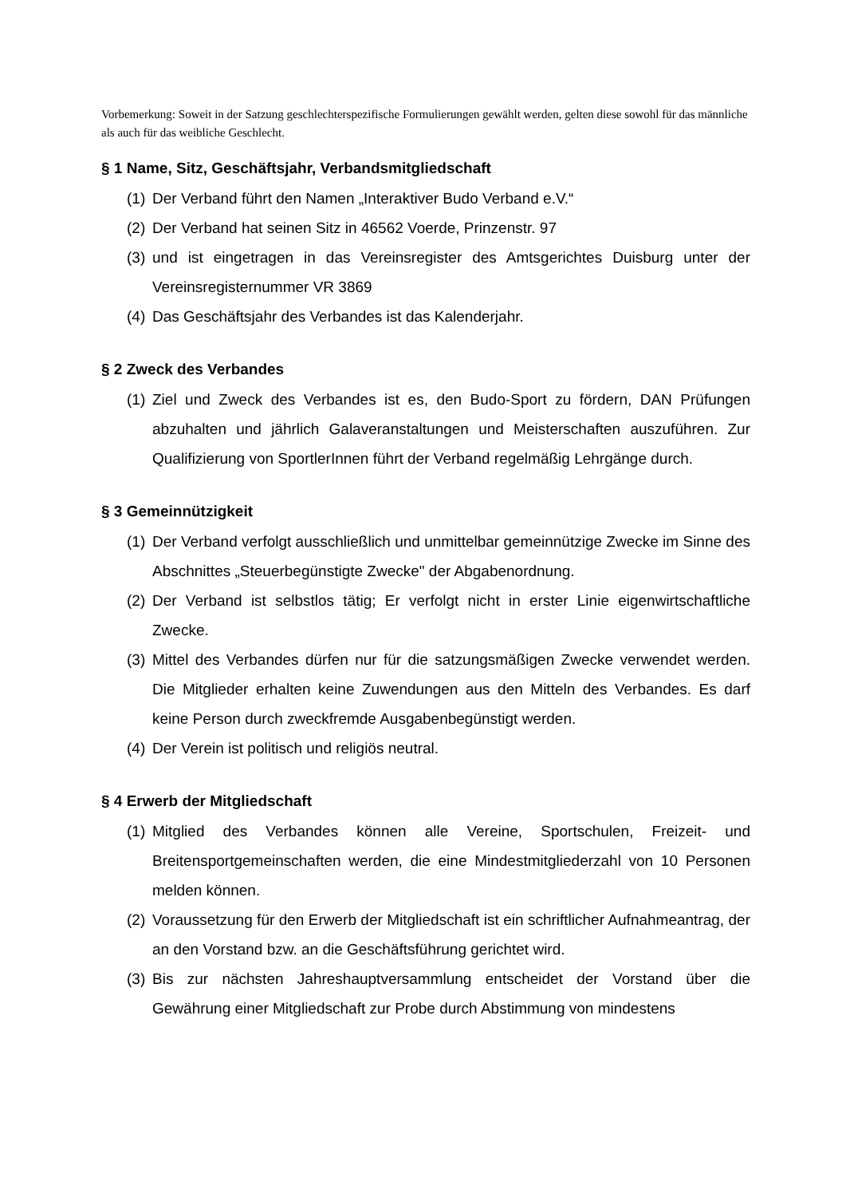Vorbemerkung: Soweit in der Satzung geschlechterspezifische Formulierungen gewählt werden, gelten diese sowohl für das männliche als auch für das weibliche Geschlecht.
§ 1 Name, Sitz, Geschäftsjahr, Verbandsmitgliedschaft
(1) Der Verband führt den Namen „Interaktiver Budo Verband e.V.“
(2) Der Verband hat seinen Sitz in 46562 Voerde, Prinzenstr. 97
(3) und ist eingetragen in das Vereinsregister des Amtsgerichtes Duisburg unter der Vereinsregisternummer VR 3869
(4) Das Geschäftsjahr des Verbandes ist das Kalenderjahr.
§ 2 Zweck des Verbandes
(1) Ziel und Zweck des Verbandes ist es, den Budo-Sport zu fördern, DAN Prüfungen abzuhalten und jährlich Galaveranstaltungen und Meisterschaften auszuführen. Zur Qualifizierung von SportlerInnen führt der Verband regelmäßig Lehrgänge durch.
§ 3 Gemeinnützigkeit
(1) Der Verband verfolgt ausschließlich und unmittelbar gemeinnützige Zwecke im Sinne des Abschnittes „Steuerbegünstigte Zwecke" der Abgabenordnung.
(2) Der Verband ist selbstlos tätig; Er verfolgt nicht in erster Linie eigenwirtschaftliche Zwecke.
(3) Mittel des Verbandes dürfen nur für die satzungsmäßigen Zwecke verwendet werden. Die Mitglieder erhalten keine Zuwendungen aus den Mitteln des Verbandes. Es darf keine Person durch zweckfremde Ausgabenbegünstigt werden.
(4) Der Verein ist politisch und religiös neutral.
§ 4 Erwerb der Mitgliedschaft
(1) Mitglied des Verbandes können alle Vereine, Sportschulen, Freizeit- und Breitensportgemeinschaften werden, die eine Mindestmitgliederzahl von 10 Personen melden können.
(2) Voraussetzung für den Erwerb der Mitgliedschaft ist ein schriftlicher Aufnahmeantrag, der an den Vorstand bzw. an die Geschäftsführung gerichtet wird.
(3) Bis zur nächsten Jahreshauptversammlung entscheidet der Vorstand über die Gewährung einer Mitgliedschaft zur Probe durch Abstimmung von mindestens